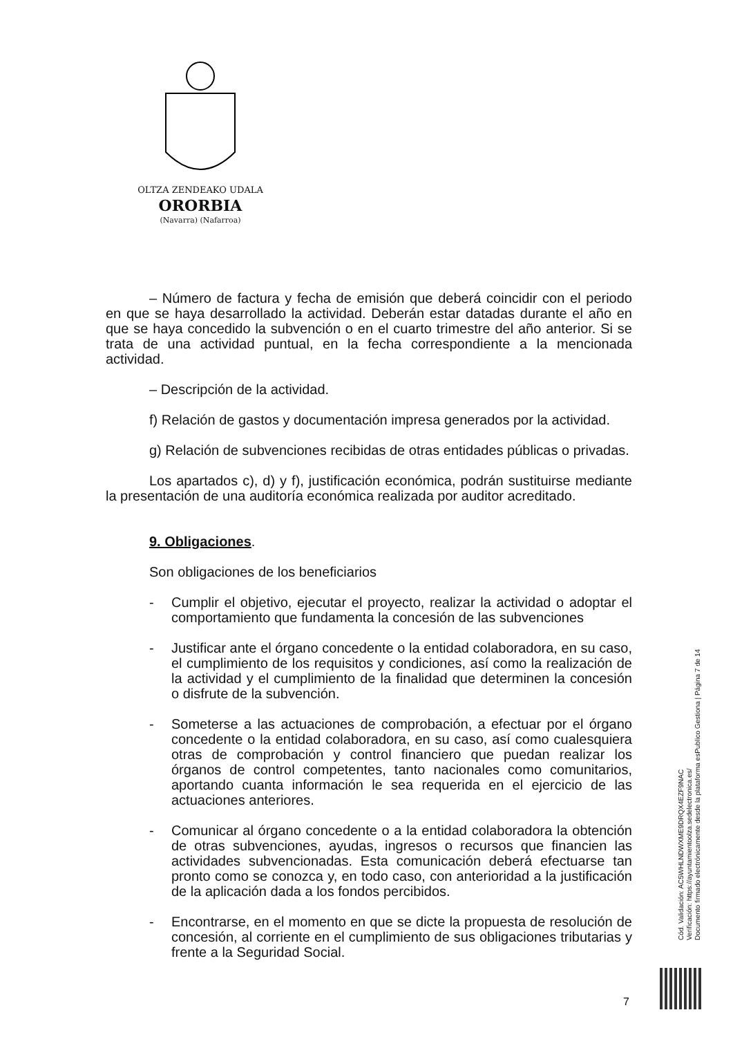OLTZA ZENDEAKO UDALA
ORORBIA
(Navarra) (Nafarroa)
– Número de factura y fecha de emisión que deberá coincidir con el periodo en que se haya desarrollado la actividad. Deberán estar datadas durante el año en que se haya concedido la subvención o en el cuarto trimestre del año anterior. Si se trata de una actividad puntual, en la fecha correspondiente a la mencionada actividad.
– Descripción de la actividad.
f) Relación de gastos y documentación impresa generados por la actividad.
g) Relación de subvenciones recibidas de otras entidades públicas o privadas.
Los apartados c), d) y f), justificación económica, podrán sustituirse mediante la presentación de una auditoría económica realizada por auditor acreditado.
9. Obligaciones.
Son obligaciones de los beneficiarios
- Cumplir el objetivo, ejecutar el proyecto, realizar la actividad o adoptar el comportamiento que fundamenta la concesión de las subvenciones
- Justificar ante el órgano concedente o la entidad colaboradora, en su caso, el cumplimiento de los requisitos y condiciones, así como la realización de la actividad y el cumplimiento de la finalidad que determinen la concesión o disfrute de la subvención.
- Someterse a las actuaciones de comprobación, a efectuar por el órgano concedente o la entidad colaboradora, en su caso, así como cualesquiera otras de comprobación y control financiero que puedan realizar los órganos de control competentes, tanto nacionales como comunitarios, aportando cuanta información le sea requerida en el ejercicio de las actuaciones anteriores.
- Comunicar al órgano concedente o a la entidad colaboradora la obtención de otras subvenciones, ayudas, ingresos o recursos que financien las actividades subvencionadas. Esta comunicación deberá efectuarse tan pronto como se conozca y, en todo caso, con anterioridad a la justificación de la aplicación dada a los fondos percibidos.
- Encontrarse, en el momento en que se dicte la propuesta de resolución de concesión, al corriente en el cumplimiento de sus obligaciones tributarias y frente a la Seguridad Social.
Cód. Validación: AC5WHLNDWXME9DRQX4EZF9NAC
Verificación: https://ayuntamientoolza.sedelectronica.es/
Documento firmado electrónicamente desde la plataforma esPublico Gestiona | Página 7 de 14
7